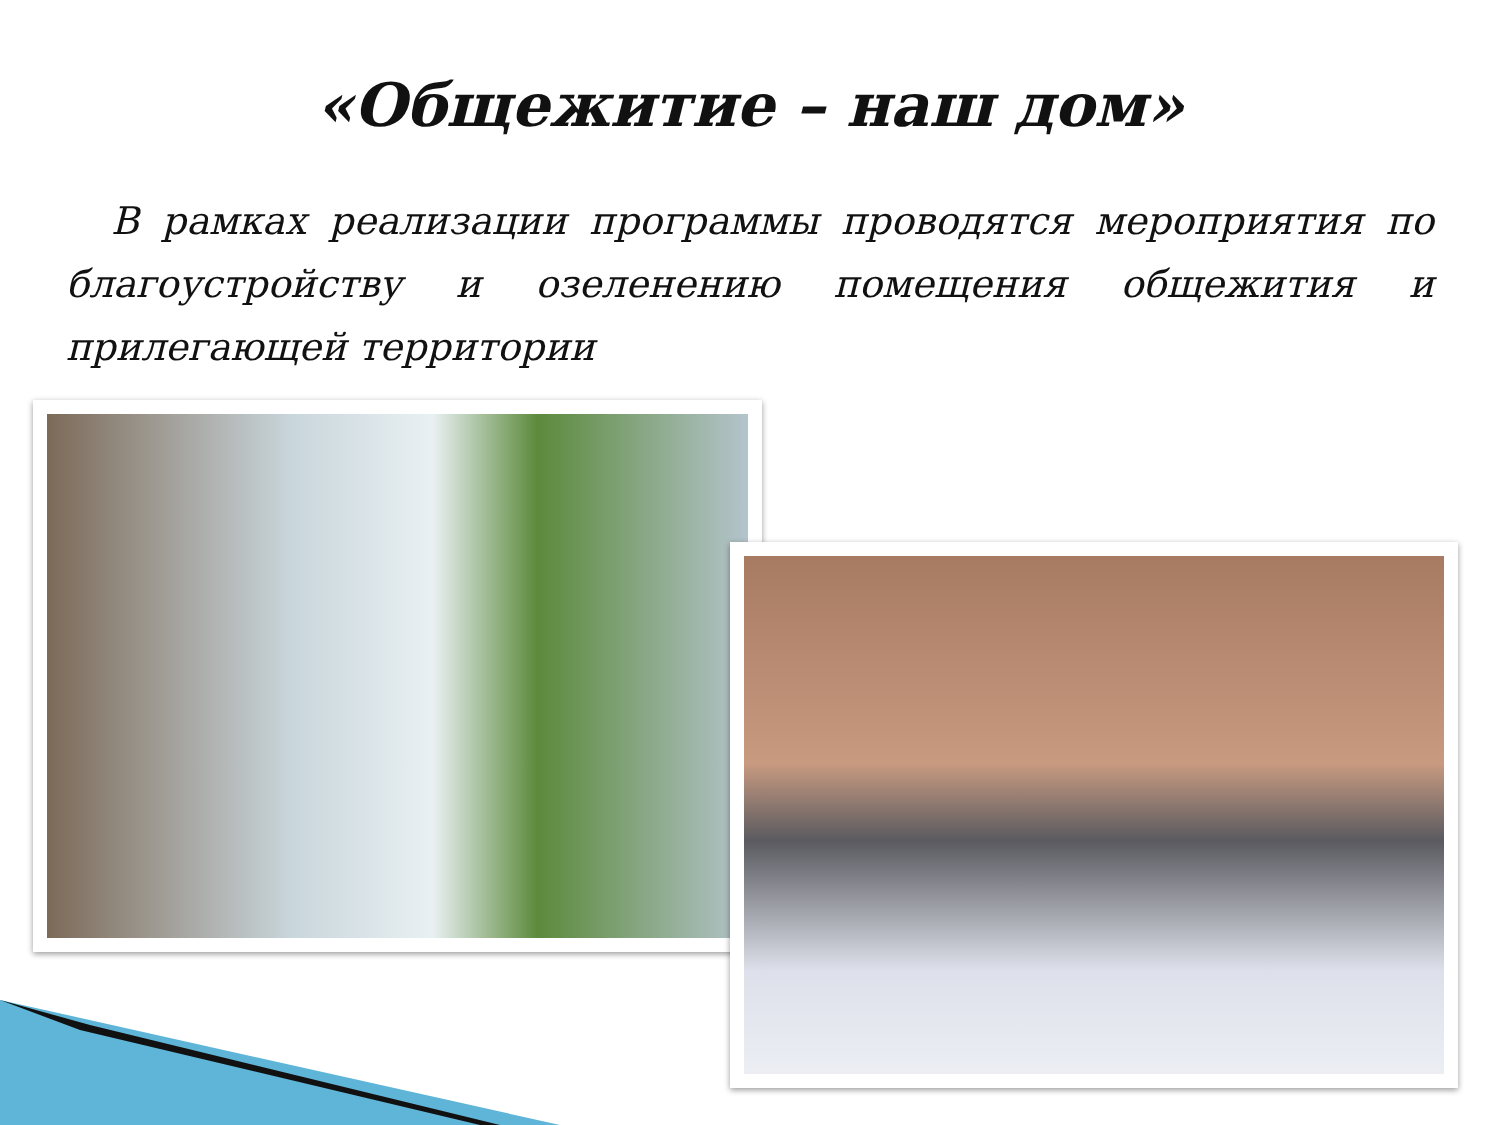«Общежитие – наш дом»
В рамках реализации программы проводятся мероприятия по благоустройству и озеленению помещения общежития и прилегающей территории